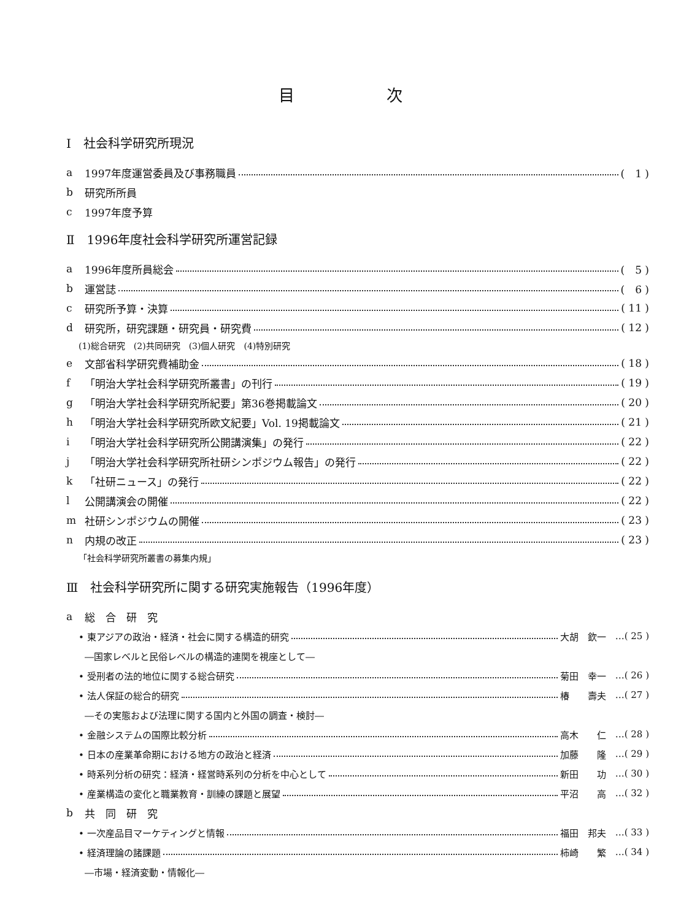目次
Ⅰ　社会科学研究所現況
a 1997年度運営委員及び事務職員 (　1 )
b 研究所所員
c 1997年度予算
Ⅱ　1996年度社会科学研究所運営記録
a 1996年度所員総会 (　5 )
b 運営誌 (　6 )
c 研究所予算・決算 ( 11 )
d 研究所，研究課題・研究員・研究費 ( 12 )
(1)総合研究　(2)共同研究　(3)個人研究　(4)特別研究
e 文部省科学研究費補助金 ( 18 )
f 「明治大学社会科学研究所叢書」の刊行 ( 19 )
g 「明治大学社会科学研究所紀要」第36巻掲載論文 ( 20 )
h 「明治大学社会科学研究所欧文紀要」Vol. 19掲載論文 ( 21 )
i 「明治大学社会科学研究所公開講演集」の発行 ( 22 )
j 「明治大学社会科学研究所社研シンポジウム報告」の発行 ( 22 )
k 「社研ニュース」の発行 ( 22 )
l 公開講演会の開催 ( 22 )
m 社研シンポジウムの開催 ( 23 )
n 内規の改正 ( 23 )
「社会科学研究所叢書の募集内規」
Ⅲ　社会科学研究所に関する研究実施報告（1996年度）
a 総　合　研　究
• 東アジアの政治・経済・社会に関する構造的研究 大胡　欽一 …( 25 )
―国家レベルと民俗レベルの構造的連関を視座として―
• 受刑者の法的地位に関する総合研究 菊田　幸一 …( 26 )
• 法人保証の総合的研究 椿　　壽夫 …( 27 )
―その実態および法理に関する国内と外国の調査・検討―
• 金融システムの国際比較分析 高木　　仁 …( 28 )
• 日本の産業革命期における地方の政治と経済 加藤　　隆 …( 29 )
• 時系列分析の研究：経済・経営時系列の分析を中心として 新田　　功 …( 30 )
• 産業構造の変化と職業教育・訓練の課題と展望 平沼　　高 …( 32 )
b 共　同　研　究
• 一次産品目マーケティングと情報 福田　邦夫 …( 33 )
• 経済理論の諸課題 柿崎　　繁 …( 34 )
―市場・経済変動・情報化―